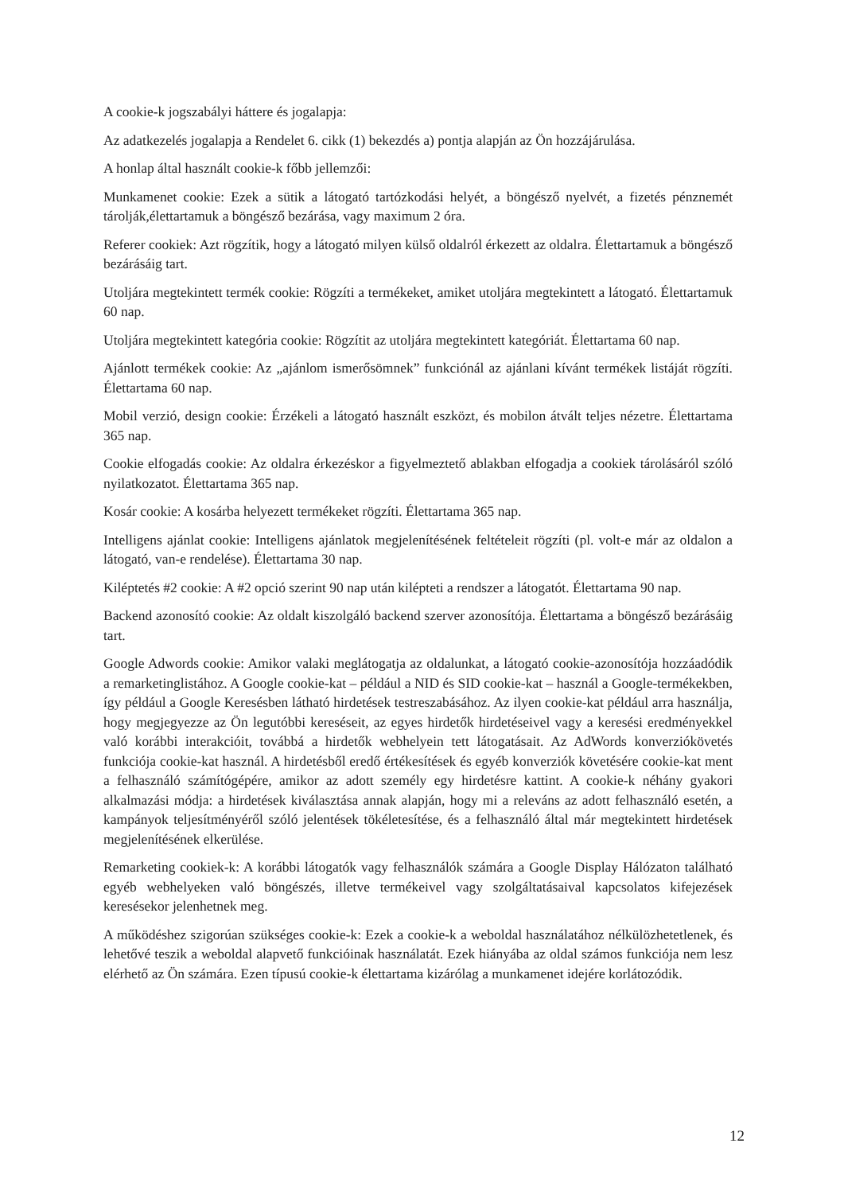A cookie-k jogszabályi háttere és jogalapja:
Az adatkezelés jogalapja a Rendelet 6. cikk (1) bekezdés a) pontja alapján az Ön hozzájárulása.
A honlap által használt cookie-k főbb jellemzői:
Munkamenet cookie: Ezek a sütik a látogató tartózkodási helyét, a böngésző nyelvét, a fizetés pénznemét tárolják,élettartamuk a böngésző bezárása, vagy maximum 2 óra.
Referer cookiek: Azt rögzítik, hogy a látogató milyen külső oldalról érkezett az oldalra. Élettartamuk a böngésző bezárásáig tart.
Utoljára megtekintett termék cookie: Rögzíti a termékeket, amiket utoljára megtekintett a látogató. Élettartamuk 60 nap.
Utoljára megtekintett kategória cookie: Rögzítit az utoljára megtekintett kategóriát. Élettartama 60 nap.
Ajánlott termékek cookie: Az „ajánlom ismerősömnek” funkciónál az ajánlani kívánt termékek listáját rögzíti. Élettartama 60 nap.
Mobil verzió, design cookie: Érzékeli a látogató használt eszközt, és mobilon átvált teljes nézetre. Élettartama 365 nap.
Cookie elfogadás cookie: Az oldalra érkezéskor a figyelmeztető ablakban elfogadja a cookiek tárolásáról szóló nyilatkozatot. Élettartama 365 nap.
Kosár cookie: A kosárba helyezett termékeket rögzíti. Élettartama 365 nap.
Intelligens ajánlat cookie: Intelligens ajánlatok megjelenítésének feltételeit rögzíti (pl. volt-e már az oldalon a látogató, van-e rendelése). Élettartama 30 nap.
Kiléptetés #2 cookie: A #2 opció szerint 90 nap után kilépteti a rendszer a látogatót. Élettartama 90 nap.
Backend azonosító cookie: Az oldalt kiszolgáló backend szerver azonosítója. Élettartama a böngésző bezárásáig tart.
Google Adwords cookie: Amikor valaki meglátogatja az oldalunkat, a látogató cookie-azonosítója hozzáadódik a remarketinglistához. A Google cookie-kat – például a NID és SID cookie-kat – használ a Google-termékekben, így például a Google Keresésben látható hirdetések testreszabásához. Az ilyen cookie-kat például arra használja, hogy megjegyezze az Ön legutóbbi kereséseit, az egyes hirdetők hirdetéseivel vagy a keresési eredményekkel való korábbi interakcióit, továbbá a hirdetők webhelyein tett látogatásait. Az AdWords konverziókövetés funkciója cookie-kat használ. A hirdetésből eredő értékesítések és egyéb konverziók követésére cookie-kat ment a felhasználó számítógépére, amikor az adott személy egy hirdetésre kattint. A cookie-k néhány gyakori alkalmazási módja: a hirdetések kiválasztása annak alapján, hogy mi a releváns az adott felhasználó esetén, a kampányok teljesítményéről szóló jelentések tökéletesítése, és a felhasználó által már megtekintett hirdetések megjelenítésének elkerülése.
Remarketing cookiek-k: A korábbi látogatók vagy felhasználók számára a Google Display Hálózaton található egyéb webhelyeken való böngészés, illetve termékeivel vagy szolgáltatásaival kapcsolatos kifejezések keresésekor jelenhetnek meg.
A működéshez szigorúan szükséges cookie-k: Ezek a cookie-k a weboldal használatához nélkülözhetetlenek, és lehetővé teszik a weboldal alapvető funkcióinak használatát. Ezek hiányába az oldal számos funkciója nem lesz elérhető az Ön számára. Ezen típusú cookie-k élettartama kizárólag a munkamenet idejére korlátozódik.
12